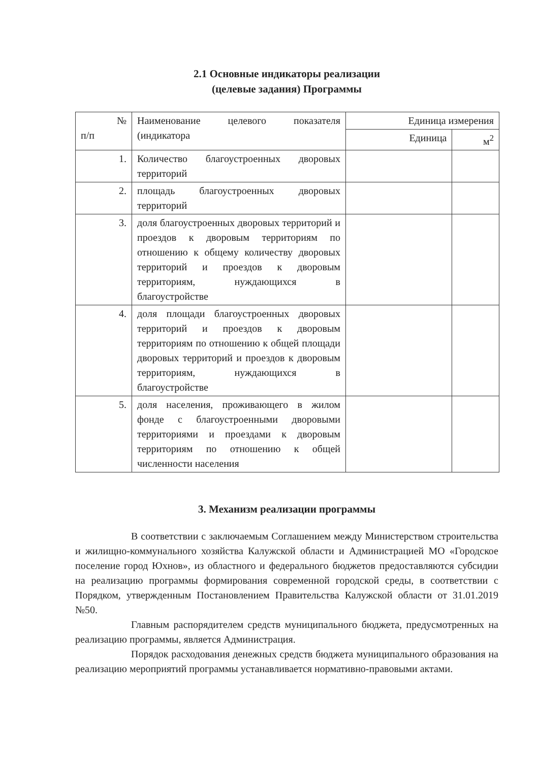2.1 Основные индикаторы реализации
(целевые задания) Программы
| № п/п | Наименование целевого показателя (индикатора | Единица измерения | |
| --- | --- | --- | --- |
| | | Единица | м<sup>2</sup> |
| 1. | Количество благоустроенных дворовых территорий | | |
| 2. | площадь благоустроенных дворовых территорий | | |
| 3. | доля благоустроенных дворовых территорий и проездов к дворовым территориям по отношению к общему количеству дворовых территорий и проездов к дворовым территориям, нуждающихся в благоустройстве | | |
| 4. | доля площади благоустроенных дворовых территорий и проездов к дворовым территориям по отношению к общей площади дворовых территорий и проездов к дворовым территориям, нуждающихся в благоустройстве | | |
| 5. | доля населения, проживающего в жилом фонде с благоустроенными дворовыми территориями и проездами к дворовым территориям по отношению к общей численности населения | | |
3. Механизм реализации программы
В соответствии с заключаемым Соглашением между Министерством строительства и жилищно-коммунального хозяйства Калужской области и Администрацией МО «Городское поселение город Юхнов», из областного и федерального бюджетов предоставляются субсидии на реализацию программы формирования современной городской среды, в соответствии с Порядком, утвержденным Постановлением Правительства Калужской области от 31.01.2019 №50.
Главным распорядителем средств муниципального бюджета, предусмотренных на реализацию программы, является Администрация.
Порядок расходования денежных средств бюджета муниципального образования на реализацию мероприятий программы устанавливается нормативно-правовыми актами.